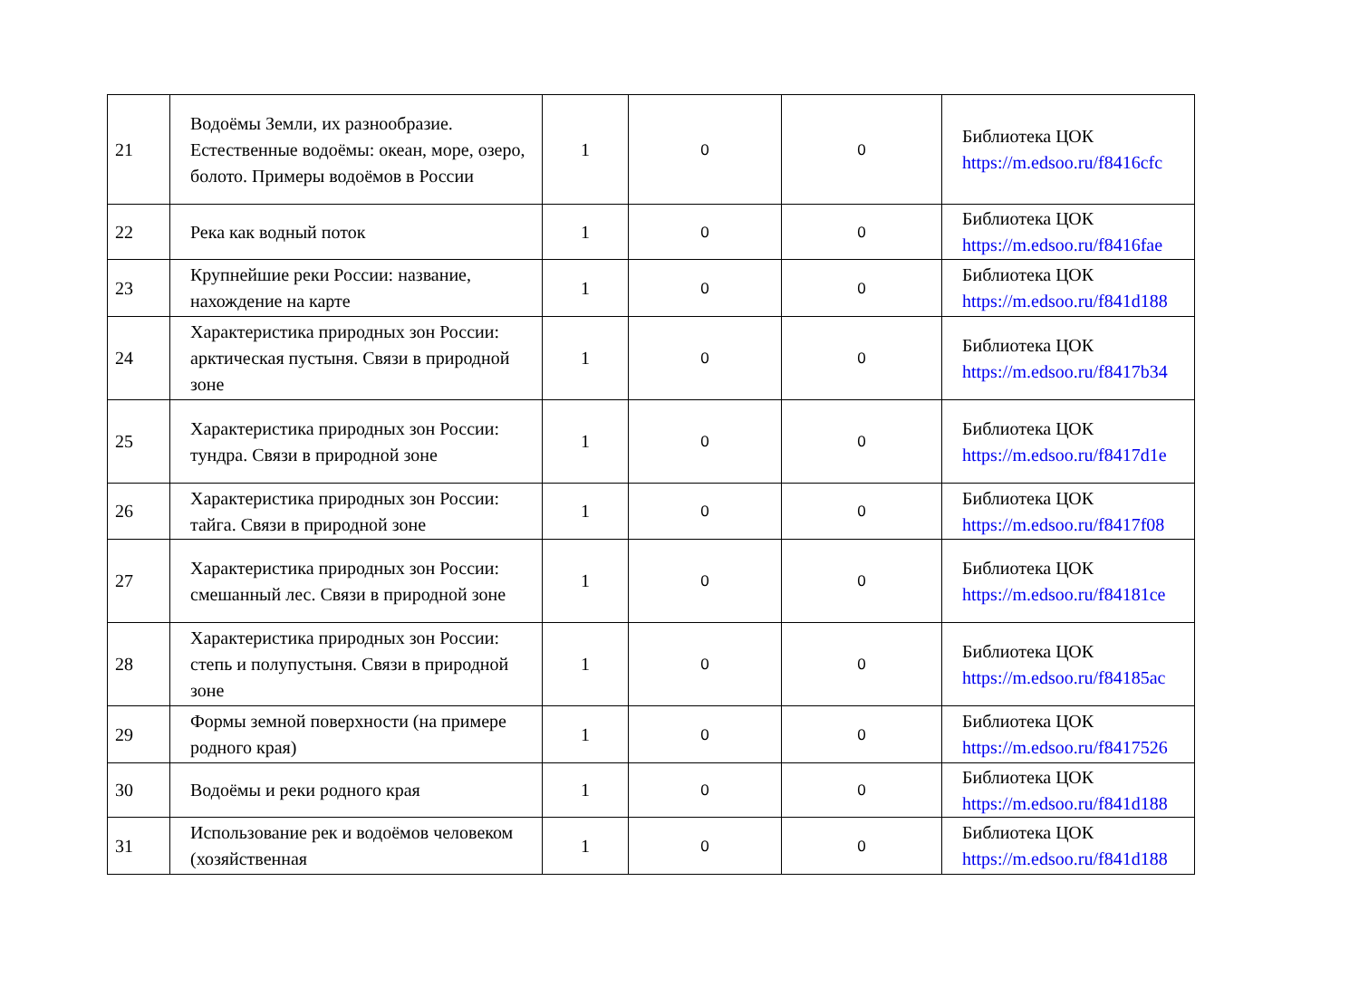| 21 | Водоёмы Земли, их разнообразие. Естественные водоёмы: океан, море, озеро, болото. Примеры водоёмов в России | 1 | 0 | 0 | Библиотека ЦОК https://m.edsoo.ru/f8416cfc |
| 22 | Река как водный поток | 1 | 0 | 0 | Библиотека ЦОК https://m.edsoo.ru/f8416fae |
| 23 | Крупнейшие реки России: название, нахождение на карте | 1 | 0 | 0 | Библиотека ЦОК https://m.edsoo.ru/f841d188 |
| 24 | Характеристика природных зон России: арктическая пустыня. Связи в природной зоне | 1 | 0 | 0 | Библиотека ЦОК https://m.edsoo.ru/f8417b34 |
| 25 | Характеристика природных зон России: тундра. Связи в природной зоне | 1 | 0 | 0 | Библиотека ЦОК https://m.edsoo.ru/f8417d1e |
| 26 | Характеристика природных зон России: тайга. Связи в природной зоне | 1 | 0 | 0 | Библиотека ЦОК https://m.edsoo.ru/f8417f08 |
| 27 | Характеристика природных зон России: смешанный лес. Связи в природной зоне | 1 | 0 | 0 | Библиотека ЦОК https://m.edsoo.ru/f84181ce |
| 28 | Характеристика природных зон России: степь и полупустыня. Связи в природной зоне | 1 | 0 | 0 | Библиотека ЦОК https://m.edsoo.ru/f84185ac |
| 29 | Формы земной поверхности (на примере родного края) | 1 | 0 | 0 | Библиотека ЦОК https://m.edsoo.ru/f8417526 |
| 30 | Водоёмы и реки родного края | 1 | 0 | 0 | Библиотека ЦОК https://m.edsoo.ru/f841d188 |
| 31 | Использование рек и водоёмов человеком (хозяйственная | 1 | 0 | 0 | Библиотека ЦОК https://m.edsoo.ru/f841d188 |